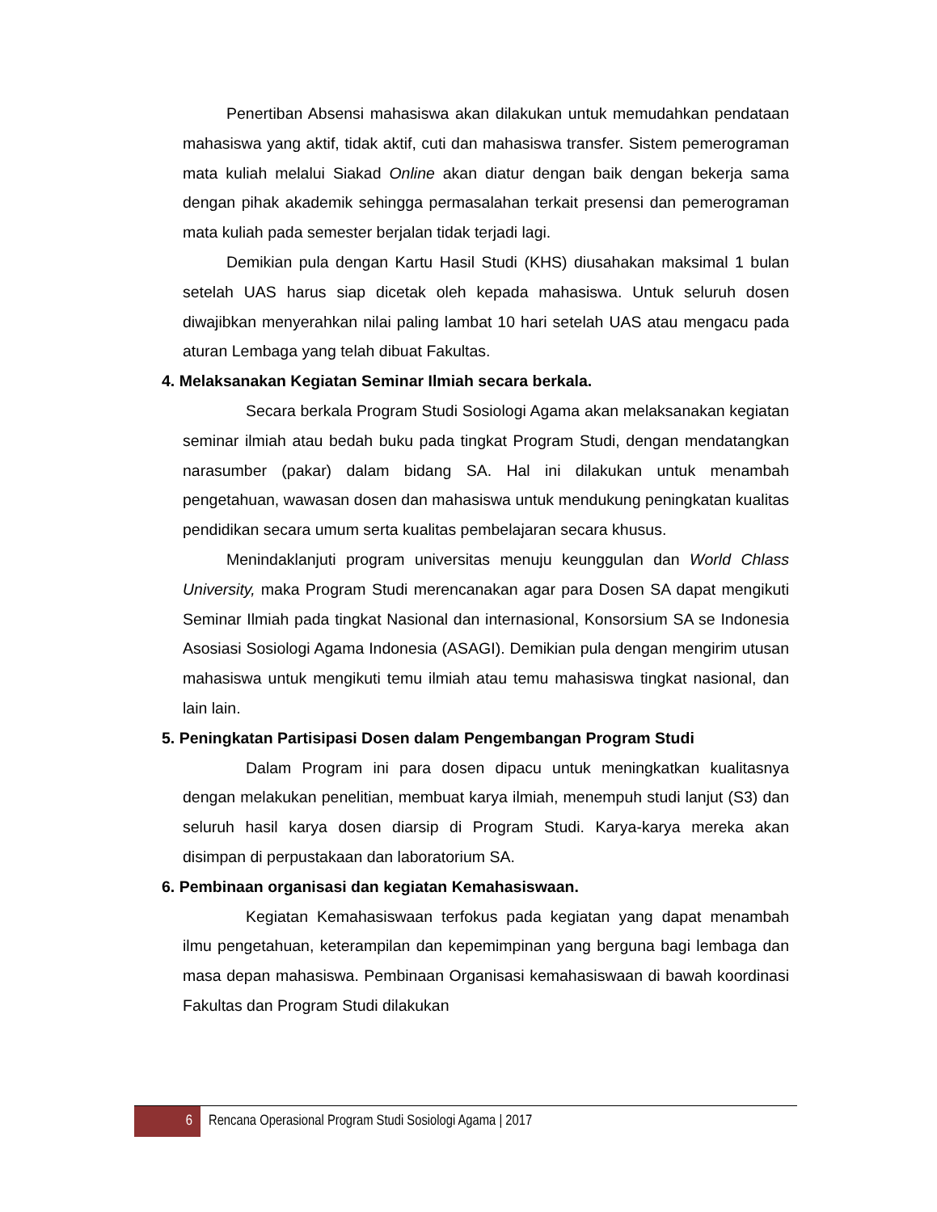Penertiban Absensi mahasiswa akan dilakukan untuk memudahkan pendataan mahasiswa yang aktif, tidak aktif, cuti dan mahasiswa transfer. Sistem pemerograman mata kuliah melalui Siakad Online akan diatur dengan baik dengan bekerja sama dengan pihak akademik sehingga permasalahan terkait presensi dan pemerograman mata kuliah pada semester berjalan tidak terjadi lagi.
Demikian pula dengan Kartu Hasil Studi (KHS) diusahakan maksimal 1 bulan setelah UAS harus siap dicetak oleh kepada mahasiswa. Untuk seluruh dosen diwajibkan menyerahkan nilai paling lambat 10 hari setelah UAS atau mengacu pada aturan Lembaga yang telah dibuat Fakultas.
4. Melaksanakan Kegiatan Seminar Ilmiah secara berkala.
Secara berkala Program Studi Sosiologi Agama akan melaksanakan kegiatan seminar ilmiah atau bedah buku pada tingkat Program Studi, dengan mendatangkan narasumber (pakar) dalam bidang SA. Hal ini dilakukan untuk menambah pengetahuan, wawasan dosen dan mahasiswa untuk mendukung peningkatan kualitas pendidikan secara umum serta kualitas pembelajaran secara khusus.
Menindaklanjuti program universitas menuju keunggulan dan World Chlass University, maka Program Studi merencanakan agar para Dosen SA dapat mengikuti Seminar Ilmiah pada tingkat Nasional dan internasional, Konsorsium SA se Indonesia Asosiasi Sosiologi Agama Indonesia (ASAGI). Demikian pula dengan mengirim utusan mahasiswa untuk mengikuti temu ilmiah atau temu mahasiswa tingkat nasional, dan lain lain.
5. Peningkatan Partisipasi Dosen dalam Pengembangan Program Studi
Dalam Program ini para dosen dipacu untuk meningkatkan kualitasnya dengan melakukan penelitian, membuat karya ilmiah, menempuh studi lanjut (S3) dan seluruh hasil karya dosen diarsip di Program Studi. Karya-karya mereka akan disimpan di perpustakaan dan laboratorium SA.
6. Pembinaan organisasi dan kegiatan Kemahasiswaan.
Kegiatan Kemahasiswaan terfokus pada kegiatan yang dapat menambah ilmu pengetahuan, keterampilan dan kepemimpinan yang berguna bagi lembaga dan masa depan mahasiswa. Pembinaan Organisasi kemahasiswaan di bawah koordinasi Fakultas dan Program Studi dilakukan
6
Rencana Operasional Program Studi Sosiologi Agama | 2017